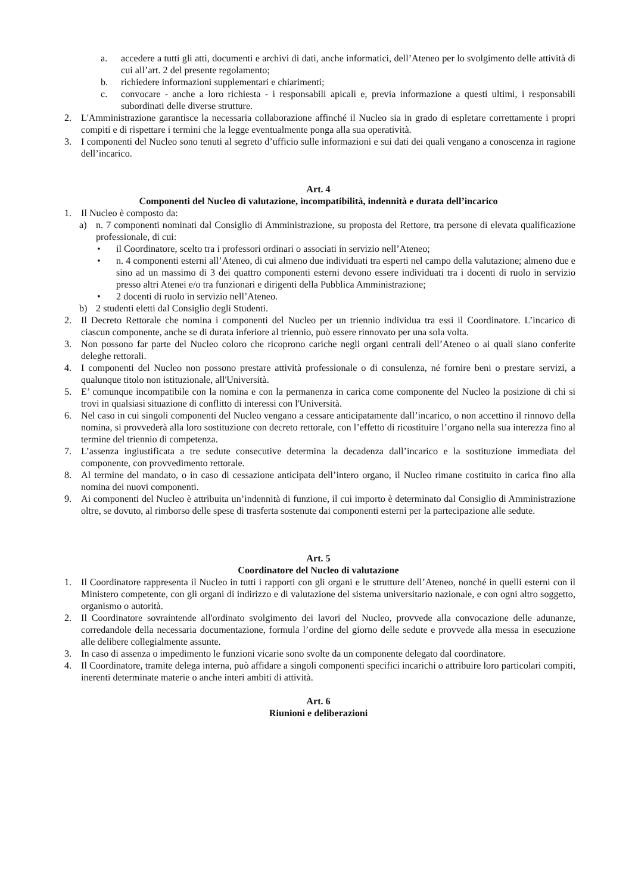a. accedere a tutti gli atti, documenti e archivi di dati, anche informatici, dell’Ateneo per lo svolgimento delle attività di cui all’art. 2 del presente regolamento;
b. richiedere informazioni supplementari e chiarimenti;
c. convocare - anche a loro richiesta - i responsabili apicali e, previa informazione a questi ultimi, i responsabili subordinati delle diverse strutture.
2. L'Amministrazione garantisce la necessaria collaborazione affinché il Nucleo sia in grado di espletare correttamente i propri compiti e di rispettare i termini che la legge eventualmente ponga alla sua operatività.
3. I componenti del Nucleo sono tenuti al segreto d’ufficio sulle informazioni e sui dati dei quali vengano a conoscenza in ragione dell’incarico.
Art. 4
Componenti del Nucleo di valutazione, incompatibilità, indennità e durata dell’incarico
1. Il Nucleo è composto da:
a) n. 7 componenti nominati dal Consiglio di Amministrazione, su proposta del Rettore, tra persone di elevata qualificazione professionale, di cui:
• il Coordinatore, scelto tra i professori ordinari o associati in servizio nell’Ateneo;
• n. 4 componenti esterni all’Ateneo, di cui almeno due individuati tra esperti nel campo della valutazione; almeno due e sino ad un massimo di 3 dei quattro componenti esterni devono essere individuati tra i docenti di ruolo in servizio presso altri Atenei e/o tra funzionari e dirigenti della Pubblica Amministrazione;
• 2 docenti di ruolo in servizio nell’Ateneo.
b) 2 studenti eletti dal Consiglio degli Studenti.
2. Il Decreto Rettorale che nomina i componenti del Nucleo per un triennio individua tra essi il Coordinatore. L’incarico di ciascun componente, anche se di durata inferiore al triennio, può essere rinnovato per una sola volta.
3. Non possono far parte del Nucleo coloro che ricoprono cariche negli organi centrali dell’Ateneo o ai quali siano conferite deleghe rettorali.
4. I componenti del Nucleo non possono prestare attività professionale o di consulenza, né fornire beni o prestare servizi, a qualunque titolo non istituzionale, all'Università.
5. E’ comunque incompatibile con la nomina e con la permanenza in carica come componente del Nucleo la posizione di chi si trovi in qualsiasi situazione di conflitto di interessi con l'Università.
6. Nel caso in cui singoli componenti del Nucleo vengano a cessare anticipatamente dall’incarico, o non accettino il rinnovo della nomina, si provvederà alla loro sostituzione con decreto rettorale, con l’effetto di ricostituire l’organo nella sua interezza fino al termine del triennio di competenza.
7. L’assenza ingiustificata a tre sedute consecutive determina la decadenza dall’incarico e la sostituzione immediata del componente, con provvedimento rettorale.
8. Al termine del mandato, o in caso di cessazione anticipata dell’intero organo, il Nucleo rimane costituito in carica fino alla nomina dei nuovi componenti.
9. Ai componenti del Nucleo è attribuita un’indennità di funzione, il cui importo è determinato dal Consiglio di Amministrazione oltre, se dovuto, al rimborso delle spese di trasferta sostenute dai componenti esterni per la partecipazione alle sedute.
Art. 5
Coordinatore del Nucleo di valutazione
1. Il Coordinatore rappresenta il Nucleo in tutti i rapporti con gli organi e le strutture dell’Ateneo, nonché in quelli esterni con il Ministero competente, con gli organi di indirizzo e di valutazione del sistema universitario nazionale, e con ogni altro soggetto, organismo o autorità.
2. Il Coordinatore sovraintende all'ordinato svolgimento dei lavori del Nucleo, provvede alla convocazione delle adunanze, corredandole della necessaria documentazione, formula l’ordine del giorno delle sedute e provvede alla messa in esecuzione alle delibere collegialmente assunte.
3. In caso di assenza o impedimento le funzioni vicarie sono svolte da un componente delegato dal coordinatore.
4. Il Coordinatore, tramite delega interna, può affidare a singoli componenti specifici incarichi o attribuire loro particolari compiti, inerenti determinate materie o anche interi ambiti di attività.
Art. 6
Riunioni e deliberazioni